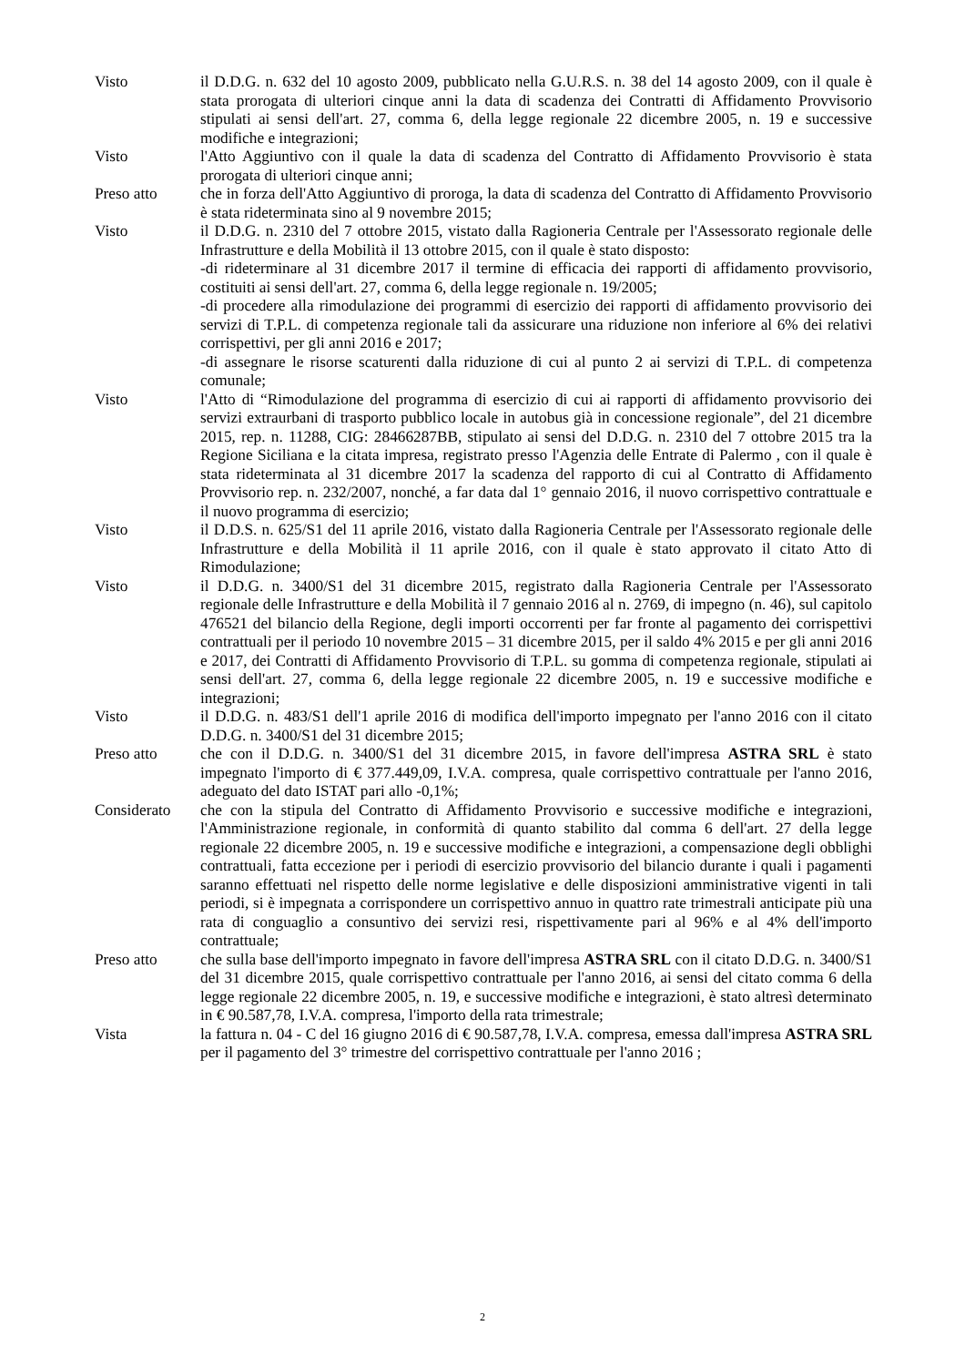Visto il D.D.G. n. 632 del 10 agosto 2009, pubblicato nella G.U.R.S. n. 38 del 14 agosto 2009, con il quale è stata prorogata di ulteriori cinque anni la data di scadenza dei Contratti di Affidamento Provvisorio stipulati ai sensi dell'art. 27, comma 6, della legge regionale 22 dicembre 2005, n. 19 e successive modifiche e integrazioni;
Visto l'Atto Aggiuntivo con il quale la data di scadenza del Contratto di Affidamento Provvisorio è stata prorogata di ulteriori cinque anni;
Preso atto che in forza dell'Atto Aggiuntivo di proroga, la data di scadenza del Contratto di Affidamento Provvisorio è stata rideterminata sino al 9 novembre 2015;
Visto il D.D.G. n. 2310 del 7 ottobre 2015, vistato dalla Ragioneria Centrale per l'Assessorato regionale delle Infrastrutture e della Mobilità il 13 ottobre 2015, con il quale è stato disposto:
-di rideterminare al 31 dicembre 2017 il termine di efficacia dei rapporti di affidamento provvisorio, costituiti ai sensi dell'art. 27, comma 6, della legge regionale n. 19/2005;
-di procedere alla rimodulazione dei programmi di esercizio dei rapporti di affidamento provvisorio dei servizi di T.P.L. di competenza regionale tali da assicurare una riduzione non inferiore al 6% dei relativi corrispettivi, per gli anni 2016 e 2017;
-di assegnare le risorse scaturenti dalla riduzione di cui al punto 2 ai servizi di T.P.L. di competenza comunale;
Visto l'Atto di “Rimodulazione del programma di esercizio di cui ai rapporti di affidamento provvisorio dei servizi extraurbani di trasporto pubblico locale in autobus già in concessione regionale”, del 21 dicembre 2015, rep. n. 11288, CIG: 28466287BB, stipulato ai sensi del D.D.G. n. 2310 del 7 ottobre 2015 tra la Regione Siciliana e la citata impresa, registrato presso l'Agenzia delle Entrate di Palermo , con il quale è stata rideterminata al 31 dicembre 2017 la scadenza del rapporto di cui al Contratto di Affidamento Provvisorio rep. n. 232/2007, nonché, a far data dal 1° gennaio 2016, il nuovo corrispettivo contrattuale e il nuovo programma di esercizio;
Visto il D.D.S. n. 625/S1 del 11 aprile 2016, vistato dalla Ragioneria Centrale per l'Assessorato regionale delle Infrastrutture e della Mobilità il 11 aprile 2016, con il quale è stato approvato il citato Atto di Rimodulazione;
Visto il D.D.G. n. 3400/S1 del 31 dicembre 2015, registrato dalla Ragioneria Centrale per l'Assessorato regionale delle Infrastrutture e della Mobilità il 7 gennaio 2016 al n. 2769, di impegno (n. 46), sul capitolo 476521 del bilancio della Regione, degli importi occorrenti per far fronte al pagamento dei corrispettivi contrattuali per il periodo 10 novembre 2015 – 31 dicembre 2015, per il saldo 4% 2015 e per gli anni 2016 e 2017, dei Contratti di Affidamento Provvisorio di T.P.L. su gomma di competenza regionale, stipulati ai sensi dell'art. 27, comma 6, della legge regionale 22 dicembre 2005, n. 19 e successive modifiche e integrazioni;
Visto il D.D.G. n. 483/S1 dell'1 aprile 2016 di modifica dell'importo impegnato per l'anno 2016 con il citato D.D.G. n. 3400/S1 del 31 dicembre 2015;
Preso atto che con il D.D.G. n. 3400/S1 del 31 dicembre 2015, in favore dell'impresa ASTRA SRL è stato impegnato l'importo di € 377.449,09, I.V.A. compresa, quale corrispettivo contrattuale per l'anno 2016, adeguato del dato ISTAT pari allo -0,1%;
Considerato che con la stipula del Contratto di Affidamento Provvisorio e successive modifiche e integrazioni, l'Amministrazione regionale, in conformità di quanto stabilito dal comma 6 dell'art. 27 della legge regionale 22 dicembre 2005, n. 19 e successive modifiche e integrazioni, a compensazione degli obblighi contrattuali, fatta eccezione per i periodi di esercizio provvisorio del bilancio durante i quali i pagamenti saranno effettuati nel rispetto delle norme legislative e delle disposizioni amministrative vigenti in tali periodi, si è impegnata a corrispondere un corrispettivo annuo in quattro rate trimestrali anticipate più una rata di conguaglio a consuntivo dei servizi resi, rispettivamente pari al 96% e al 4% dell'importo contrattuale;
Preso atto che sulla base dell'importo impegnato in favore dell'impresa ASTRA SRL con il citato D.D.G. n. 3400/S1 del 31 dicembre 2015, quale corrispettivo contrattuale per l'anno 2016, ai sensi del citato comma 6 della legge regionale 22 dicembre 2005, n. 19, e successive modifiche e integrazioni, è stato altresì determinato in € 90.587,78, I.V.A. compresa, l'importo della rata trimestrale;
Vista la fattura n. 04 - C del 16 giugno 2016 di € 90.587,78, I.V.A. compresa, emessa dall'impresa ASTRA SRL per il pagamento del 3° trimestre del corrispettivo contrattuale per l'anno 2016 ;
2